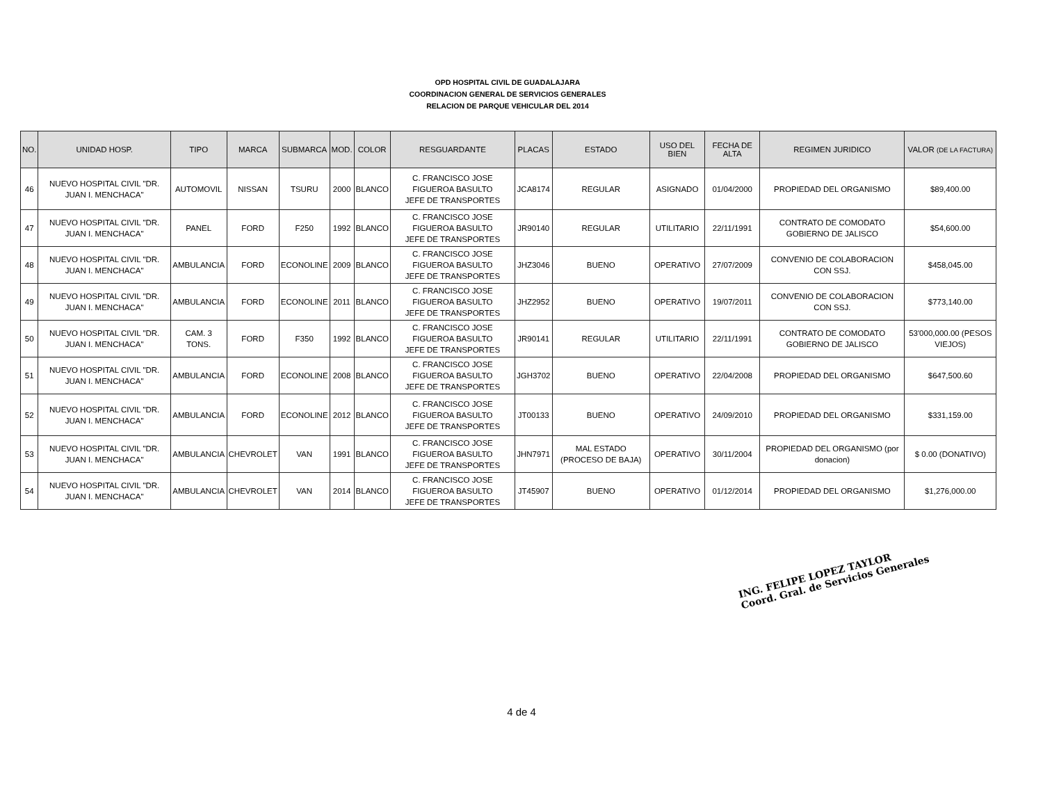OPD HOSPITAL CIVIL DE GUADALAJARA
COORDINACION GENERAL DE SERVICIOS GENERALES
RELACION DE PARQUE VEHICULAR DEL 2014
| NO. | UNIDAD HOSP. | TIPO | MARCA | SUBMARCA | MOD. | COLOR | RESGUARDANTE | PLACAS | ESTADO | USO DEL BIEN | FECHA DE ALTA | REGIMEN JURIDICO | VALOR (DE LA FACTURA) |
| --- | --- | --- | --- | --- | --- | --- | --- | --- | --- | --- | --- | --- | --- |
| 46 | NUEVO HOSPITAL CIVIL "DR. JUAN I. MENCHACA" | AUTOMOVIL | NISSAN | TSURU | 2000 | BLANCO | C. FRANCISCO JOSE FIGUEROA BASULTO JEFE DE TRANSPORTES | JCA8174 | REGULAR | ASIGNADO | 01/04/2000 | PROPIEDAD DEL ORGANISMO | $89,400.00 |
| 47 | NUEVO HOSPITAL CIVIL "DR. JUAN I. MENCHACA" | PANEL | FORD | F250 | 1992 | BLANCO | C. FRANCISCO JOSE FIGUEROA BASULTO JEFE DE TRANSPORTES | JR90140 | REGULAR | UTILITARIO | 22/11/1991 | CONTRATO DE COMODATO GOBIERNO DE JALISCO | $54,600.00 |
| 48 | NUEVO HOSPITAL CIVIL "DR. JUAN I. MENCHACA" | AMBULANCIA | FORD | ECONOLINE | 2009 | BLANCO | C. FRANCISCO JOSE FIGUEROA BASULTO JEFE DE TRANSPORTES | JHZ3046 | BUENO | OPERATIVO | 27/07/2009 | CONVENIO DE COLABORACION CON SSJ. | $458,045.00 |
| 49 | NUEVO HOSPITAL CIVIL "DR. JUAN I. MENCHACA" | AMBULANCIA | FORD | ECONOLINE | 2011 | BLANCO | C. FRANCISCO JOSE FIGUEROA BASULTO JEFE DE TRANSPORTES | JHZ2952 | BUENO | OPERATIVO | 19/07/2011 | CONVENIO DE COLABORACION CON SSJ. | $773,140.00 |
| 50 | NUEVO HOSPITAL CIVIL "DR. JUAN I. MENCHACA" | CAM. 3 TONS. | FORD | F350 | 1992 | BLANCO | C. FRANCISCO JOSE FIGUEROA BASULTO JEFE DE TRANSPORTES | JR90141 | REGULAR | UTILITARIO | 22/11/1991 | CONTRATO DE COMODATO GOBIERNO DE JALISCO | 53'000,000.00 (PESOS VIEJOS) |
| 51 | NUEVO HOSPITAL CIVIL "DR. JUAN I. MENCHACA" | AMBULANCIA | FORD | ECONOLINE | 2008 | BLANCO | C. FRANCISCO JOSE FIGUEROA BASULTO JEFE DE TRANSPORTES | JGH3702 | BUENO | OPERATIVO | 22/04/2008 | PROPIEDAD DEL ORGANISMO | $647,500.60 |
| 52 | NUEVO HOSPITAL CIVIL "DR. JUAN I. MENCHACA" | AMBULANCIA | FORD | ECONOLINE | 2012 | BLANCO | C. FRANCISCO JOSE FIGUEROA BASULTO JEFE DE TRANSPORTES | JT00133 | BUENO | OPERATIVO | 24/09/2010 | PROPIEDAD DEL ORGANISMO | $331,159.00 |
| 53 | NUEVO HOSPITAL CIVIL "DR. JUAN I. MENCHACA" | AMBULANCIA | CHEVROLET | VAN | 1991 | BLANCO | C. FRANCISCO JOSE FIGUEROA BASULTO JEFE DE TRANSPORTES | JHN7971 | MAL ESTADO (PROCESO DE BAJA) | OPERATIVO | 30/11/2004 | PROPIEDAD DEL ORGANISMO (por donacion) | $ 0.00 (DONATIVO) |
| 54 | NUEVO HOSPITAL CIVIL "DR. JUAN I. MENCHACA" | AMBULANCIA | CHEVROLET | VAN | 2014 | BLANCO | C. FRANCISCO JOSE FIGUEROA BASULTO JEFE DE TRANSPORTES | JT45907 | BUENO | OPERATIVO | 01/12/2014 | PROPIEDAD DEL ORGANISMO | $1,276,000.00 |
ING. FELIPE LOPEZ TAYLOR
Coord. Gral. de Servicios Generales
4 de 4